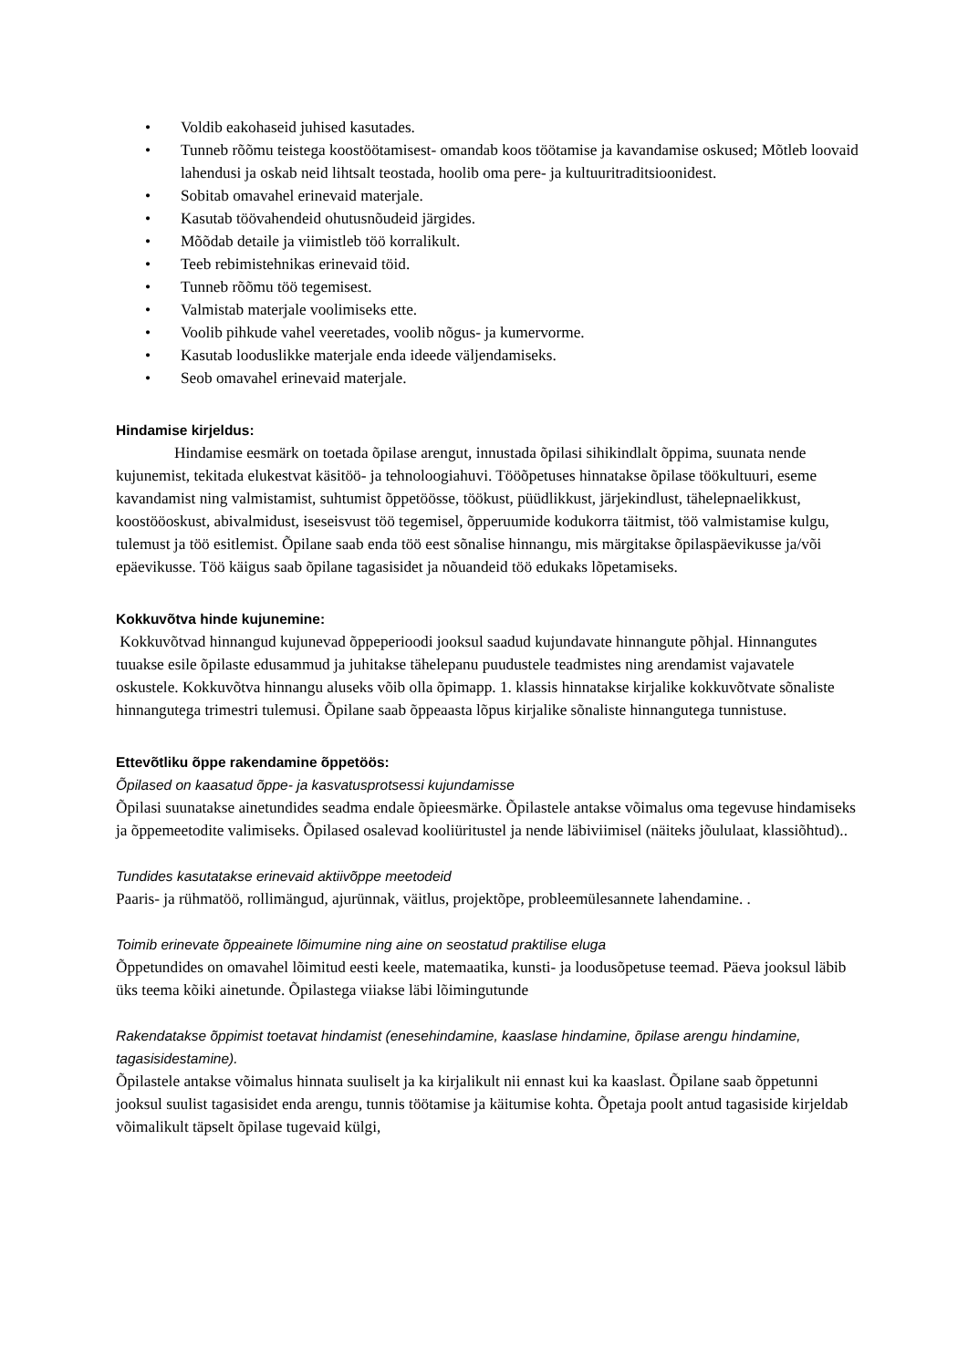• Voldib eakohaseid juhised kasutades.
• Tunneb rõõmu teistega koostöötamisest- omandab koos töötamise ja kavandamise oskused; Mõtleb loovaid lahendusi ja oskab neid lihtsalt teostada, hoolib oma pere- ja kultuuritraditsioonidest.
• Sobitab omavahel erinevaid materjale.
• Kasutab töövahendeid ohutusnõudeid järgides.
• Mõõdab detaile ja viimistleb töö korralikult.
• Teeb rebimistehnikas erinevaid töid.
• Tunneb rõõmu töö tegemisest.
• Valmistab materjale voolimiseks ette.
• Voolib pihkude vahel veeretades, voolib nõgus- ja kumervorme.
• Kasutab looduslikke materjale enda ideede väljendamiseks.
• Seob omavahel erinevaid materjale.
Hindamise kirjeldus:
Hindamise eesmärk on toetada õpilase arengut, innustada õpilasi sihikindlalt õppima, suunata nende kujunemist, tekitada elukestvat käsitöö- ja tehnoloogiahuvi. Tööõpetuses hinnatakse õpilase töökultuuri, eseme kavandamist ning valmistamist, suhtumist õppetöösse, töökust, püüdlikkust, järjekindlust, tähelepnaelikkust, koostööoskust, abivalmidust, iseseisvust töö tegemisel, õpperuumide kodukorra täitmist, töö valmistamise kulgu, tulemust ja töö esitlemist. Õpilane saab enda töö eest sõnalise hinnangu, mis märgitakse õpilaspäevikusse ja/või epäevikusse. Töö käigus saab õpilane tagasisidet ja nõuandeid töö edukaks lõpetamiseks.
Kokkuvõtva hinde kujunemine:
Kokkuvõtvad hinnangud kujunevad õppeperioodi jooksul saadud kujundavate hinnangute põhjal. Hinnangutes tuuakse esile õpilaste edusammud ja juhitakse tähelepanu puudustele teadmistes ning arendamist vajavatele oskustele. Kokkuvõtva hinnangu aluseks võib olla õpimapp. 1. klassis hinnatakse kirjalike kokkuvõtvate sõnaliste hinnangutega trimestri tulemusi. Õpilane saab õppeaasta lõpus kirjalike sõnaliste hinnangutega tunnistuse.
Ettevõtliku õppe rakendamine õppetöös:
Õpilased on kaasatud õppe- ja kasvatusprotsessi kujundamisse
Õpilasi suunatakse ainetundides seadma endale õpieesmärke. Õpilastele antakse võimalus oma tegevuse hindamiseks ja õppemeetodite valimiseks. Õpilased osalevad kooliüritustel ja nende läbiviimisel (näiteks jõululaat, klassiõhtud)..
Tundides kasutatakse erinevaid aktiivõppe meetodeid
Paaris- ja rühmatöö, rollimängud, ajurünnak, väitlus, projektõpe, probleemülesannete lahendamine. .
Toimib erinevate õppeainete lõimumine ning aine on seostatud praktilise eluga
Õppetundides on omavahel lõimitud eesti keele, matemaatika, kunsti- ja loodusõpetuse teemad. Päeva jooksul läbib üks teema kõiki ainetunde. Õpilastega viiakse läbi lõimingutunde
Rakendatakse õppimist toetavat hindamist (enesehindamine, kaaslase hindamine, õpilase arengu hindamine, tagasisidestamine).
Õpilastele antakse võimalus hinnata suuliselt ja ka kirjalikult nii ennast kui ka kaaslast. Õpilane saab õppetunni jooksul suulist tagasisidet enda arengu, tunnis töötamise ja käitumise kohta. Õpetaja poolt antud tagasiside kirjeldab võimalikult täpselt õpilase tugevaid külgi,